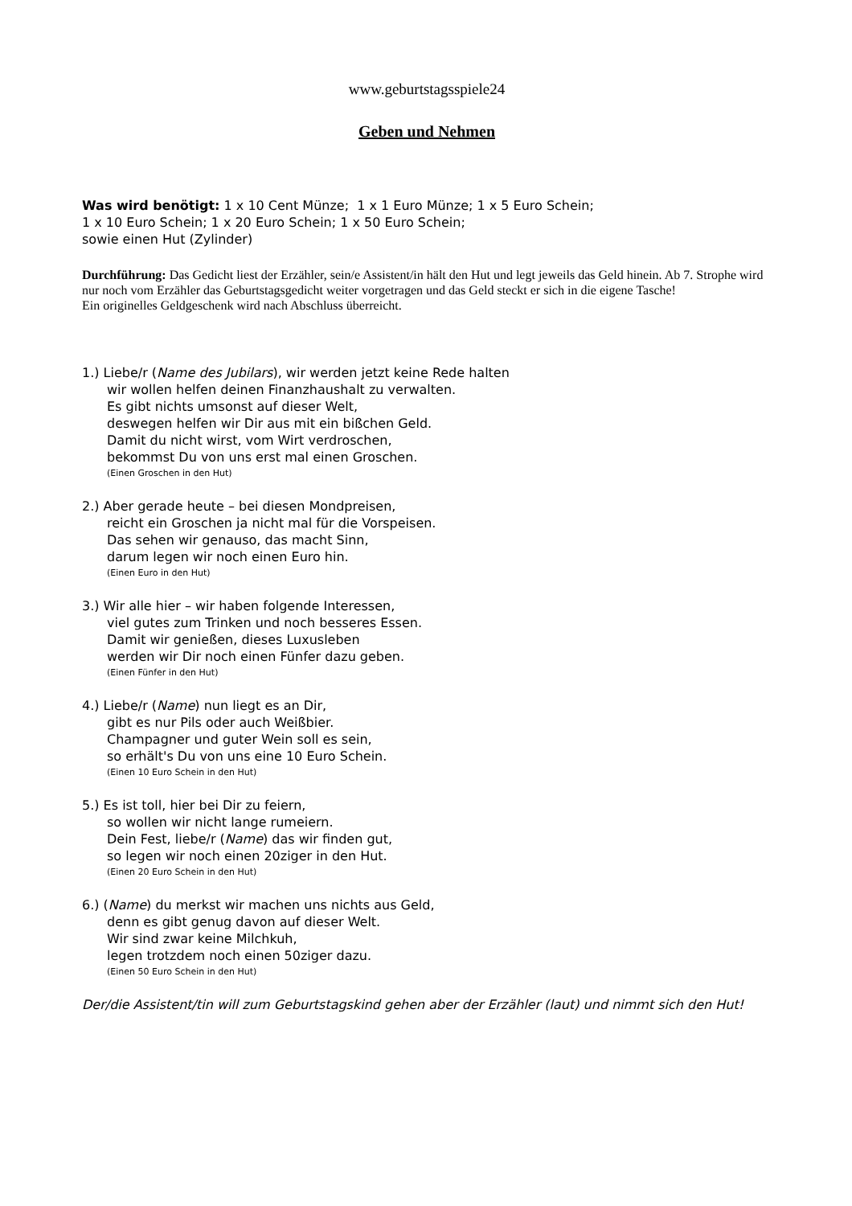www.geburtstagsspiele24
Geben und Nehmen
Was wird benötigt: 1 x 10 Cent Münze; 1 x 1 Euro Münze; 1 x 5 Euro Schein;
1 x 10 Euro Schein; 1 x 20 Euro Schein; 1 x 50 Euro Schein;
sowie einen Hut (Zylinder)
Durchführung: Das Gedicht liest der Erzähler, sein/e Assistent/in hält den Hut und legt jeweils das Geld hinein. Ab 7. Strophe wird nur noch vom Erzähler das Geburtstagsgedicht weiter vorgetragen und das Geld steckt er sich in die eigene Tasche!
Ein originelles Geldgeschenk wird nach Abschluss überreicht.
1.) Liebe/r (Name des Jubilars), wir werden jetzt keine Rede halten
wir wollen helfen deinen Finanzhaushalt zu verwalten.
Es gibt nichts umsonst auf dieser Welt,
deswegen helfen wir Dir aus mit ein bißchen Geld.
Damit du nicht wirst, vom Wirt verdroschen,
bekommst Du von uns erst mal einen Groschen.
(Einen Groschen in den Hut)
2.) Aber gerade heute – bei diesen Mondpreisen,
reicht ein Groschen ja nicht mal für die Vorspeisen.
Das sehen wir genauso, das macht Sinn,
darum legen wir noch einen Euro hin.
(Einen Euro in den Hut)
3.) Wir alle hier – wir haben folgende Interessen,
viel gutes zum Trinken und noch besseres Essen.
Damit wir genießen, dieses Luxusleben
werden wir Dir noch einen Fünfer dazu geben.
(Einen Fünfer in den Hut)
4.) Liebe/r (Name) nun liegt es an Dir,
gibt es nur Pils oder auch Weißbier.
Champagner und guter Wein soll es sein,
so erhält's Du von uns eine 10 Euro Schein.
(Einen 10 Euro Schein in den Hut)
5.) Es ist toll, hier bei Dir zu feiern,
so wollen wir nicht lange rumeiern.
Dein Fest, liebe/r (Name) das wir finden gut,
so legen wir noch einen 20ziger in den Hut.
(Einen 20 Euro Schein in den Hut)
6.) (Name) du merkst wir machen uns nichts aus Geld,
denn es gibt genug davon auf dieser Welt.
Wir sind zwar keine Milchkuh,
legen trotzdem noch einen 50ziger dazu.
(Einen 50 Euro Schein in den Hut)
Der/die Assistent/tin will zum Geburtstagskind gehen aber der Erzähler (laut) und nimmt sich den Hut!